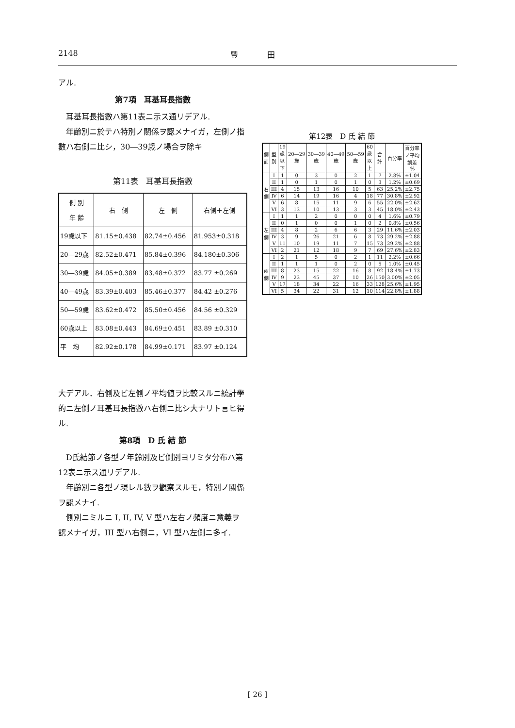2148 豐田
アル.
第7項　耳基耳長指數
耳基耳長指數ハ第11表ニ示ス通リデアル.
年齢別ニ於テハ特別ノ關係ヲ認メナイガ，左側ノ指數ハ右側ニ比シ，30―39歳ノ場合ヲ除キ
第11表　耳基耳長指數
| 側 別 年 齢 | 右 側 | 左 側 | 右側＋左側 |
| --- | --- | --- | --- |
| 19歳以下 | 81.15±0.438 | 82.74±0.456 | 81.953±0.318 |
| 20―29歳 | 82.52±0.471 | 85.84±0.396 | 84.180±0.306 |
| 30―39歳 | 84.05±0.389 | 83.48±0.372 | 83.77 ±0.269 |
| 40―49歳 | 83.39±0.403 | 85.46±0.377 | 84.42 ±0.276 |
| 50―59歳 | 83.62±0.472 | 85.50±0.456 | 84.56 ±0.329 |
| 60歳以上 | 83.08±0.443 | 84.69±0.451 | 83.89 ±0.310 |
| 平 均 | 82.92±0.178 | 84.99±0.171 | 83.97 ±0.124 |
大デアル．右側及ビ左側ノ平均値ヲ比較スルニ統計學的ニ左側ノ耳基耳長指數ハ右側ニ比シ大ナリト言ヒ得ル.
第8項　D 氏 結 節
D氏結節ノ各型ノ年齢別及ビ側別ヨリミタ分布ハ第12表ニ示ス通リデアル.
年齢別ニ各型ノ現レル數ヲ觀察スルモ，特別ノ關係ヲ認メナイ.
側別ニミルニ I, II, IV, V 型ハ左右ノ頻度ニ意義ヲ認メナイガ，III 型ハ右側ニ，VI 型ハ左側ニ多イ.
第12表 D 氏 結 節
| 側面 | 型別 | 19歳以下 | 20―29歳 | 30―39歳 | 40―49歳 | 50―59歳 | 60歳以上 | 合計 | 百分率 | 百分率ノ平均誤差 % |
| --- | --- | --- | --- | --- | --- | --- | --- | --- | --- | --- |
| 右側 | I | 1 | 0 | 3 | 0 | 2 | 1 | 7 | 2.8% | ±1.04 |
| | II | 1 | 0 | 1 | 0 | 1 | 0 | 3 | 1.2% | ±0.69 |
| | III | 4 | 15 | 13 | 16 | 10 | 5 | 63 | 25.2% | ±2.75 |
| | IV | 6 | 14 | 19 | 16 | 4 | 18 | 77 | 30.8% | ±2.92 |
| | V | 6 | 8 | 15 | 11 | 9 | 6 | 55 | 22.0% | ±2.62 |
| | VI | 3 | 13 | 10 | 13 | 3 | 3 | 45 | 18.0% | ±2.43 |
| 左側 | I | 1 | 1 | 2 | 0 | 0 | 0 | 4 | 1.6% | ±0.79 |
| | II | 0 | 1 | 0 | 0 | 1 | 0 | 2 | 0.8% | ±0.56 |
| | III | 4 | 8 | 2 | 6 | 6 | 3 | 29 | 11.6% | ±2.03 |
| | IV | 3 | 9 | 26 | 21 | 6 | 8 | 73 | 29.2% | ±2.88 |
| | V | 11 | 10 | 19 | 11 | 7 | 15 | 73 | 29.2% | ±2.88 |
| | VI | 2 | 21 | 12 | 18 | 9 | 7 | 69 | 27.6% | ±2.83 |
| 兩側 | I | 2 | 1 | 5 | 0 | 2 | 1 | 11 | 2.2% | ±0.66 |
| | II | 1 | 1 | 1 | 0 | 2 | 0 | 5 | 1.0% | ±0.45 |
| | III | 8 | 23 | 15 | 22 | 16 | 8 | 92 | 18.4% | ±1.73 |
| | IV | 9 | 23 | 45 | 37 | 10 | 26 | 150 | 3.00% | ±2.05 |
| | V | 17 | 18 | 34 | 22 | 16 | 33 | 128 | 25.6% | ±1.95 |
| | VI | 5 | 34 | 22 | 31 | 12 | 10 | 114 | 22.8% | ±1.88 |
[ 26 ]